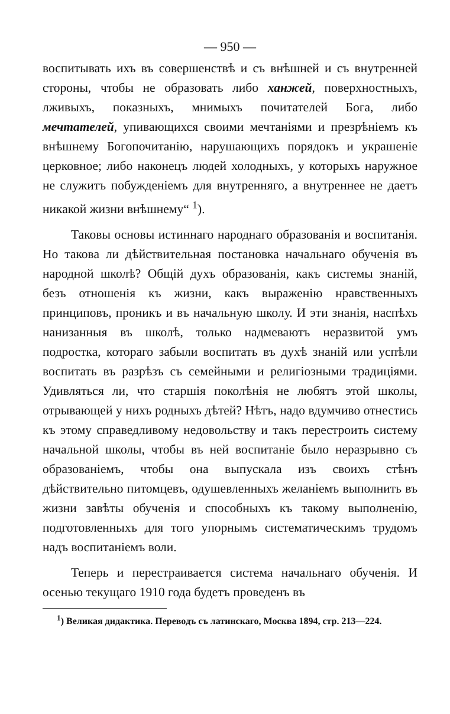— 950 —
воспитывать ихъ въ совершенствѣ и съ внѣшней и съ внутренней стороны, чтобы не образовать либо ханжей, поверхностныхъ, лживыхъ, показныхъ, мнимыхъ почитателей Бога, либо мечтателей, упивающихся своими мечтаніями и презрѣніемъ къ внѣшнему Богопочитанію, нарушающихъ порядокъ и украшеніе церковное; либо наконецъ людей холодныхъ, у которыхъ наружное не служитъ побужденіемъ для внутренняго, а внутреннее не даетъ никакой жизни внѣшнему“ <sup>1</sup>).
Таковы основы истиннаго народнаго образованія и воспитанія. Но такова ли дѣйствительная постановка начальнаго обученія въ народной школѣ? Общій духъ образованія, какъ системы знаній, безъ отношенія къ жизни, какъ выраженію нравственныхъ принциповъ, проникъ и въ начальную школу. И эти знанія, наспѣхъ нанизанныя въ школѣ, только надмеваютъ неразвитой умъ подростка, котораго забыли воспитать въ духѣ знаній или успѣли воспитать въ разрѣзъ съ семейными и религіозными традиціями. Удивляться ли, что старшія поколѣнія не любятъ этой школы, отрывающей у нихъ родныхъ дѣтей? Нѣтъ, надо вдумчиво отнестись къ этому справедливому недовольству и такъ перестроить систему начальной школы, чтобы въ ней воспитаніе было неразрывно съ образованіемъ, чтобы она выпускала изъ своихъ стѣнъ дѣйствительно питомцевъ, одушевленныхъ желаніемъ выполнить въ жизни завѣты обученія и способныхъ къ такому выполненію, подготовленныхъ для того упорнымъ систематическимъ трудомъ надъ воспитаніемъ воли.
Теперь и перестраивается система начальнаго обученія. И осенью текущаго 1910 года будетъ проведенъ въ
<sup>1</sup>) Великая дидактика. Переводъ съ латинскаго, Москва 1894, стр. 213—224.